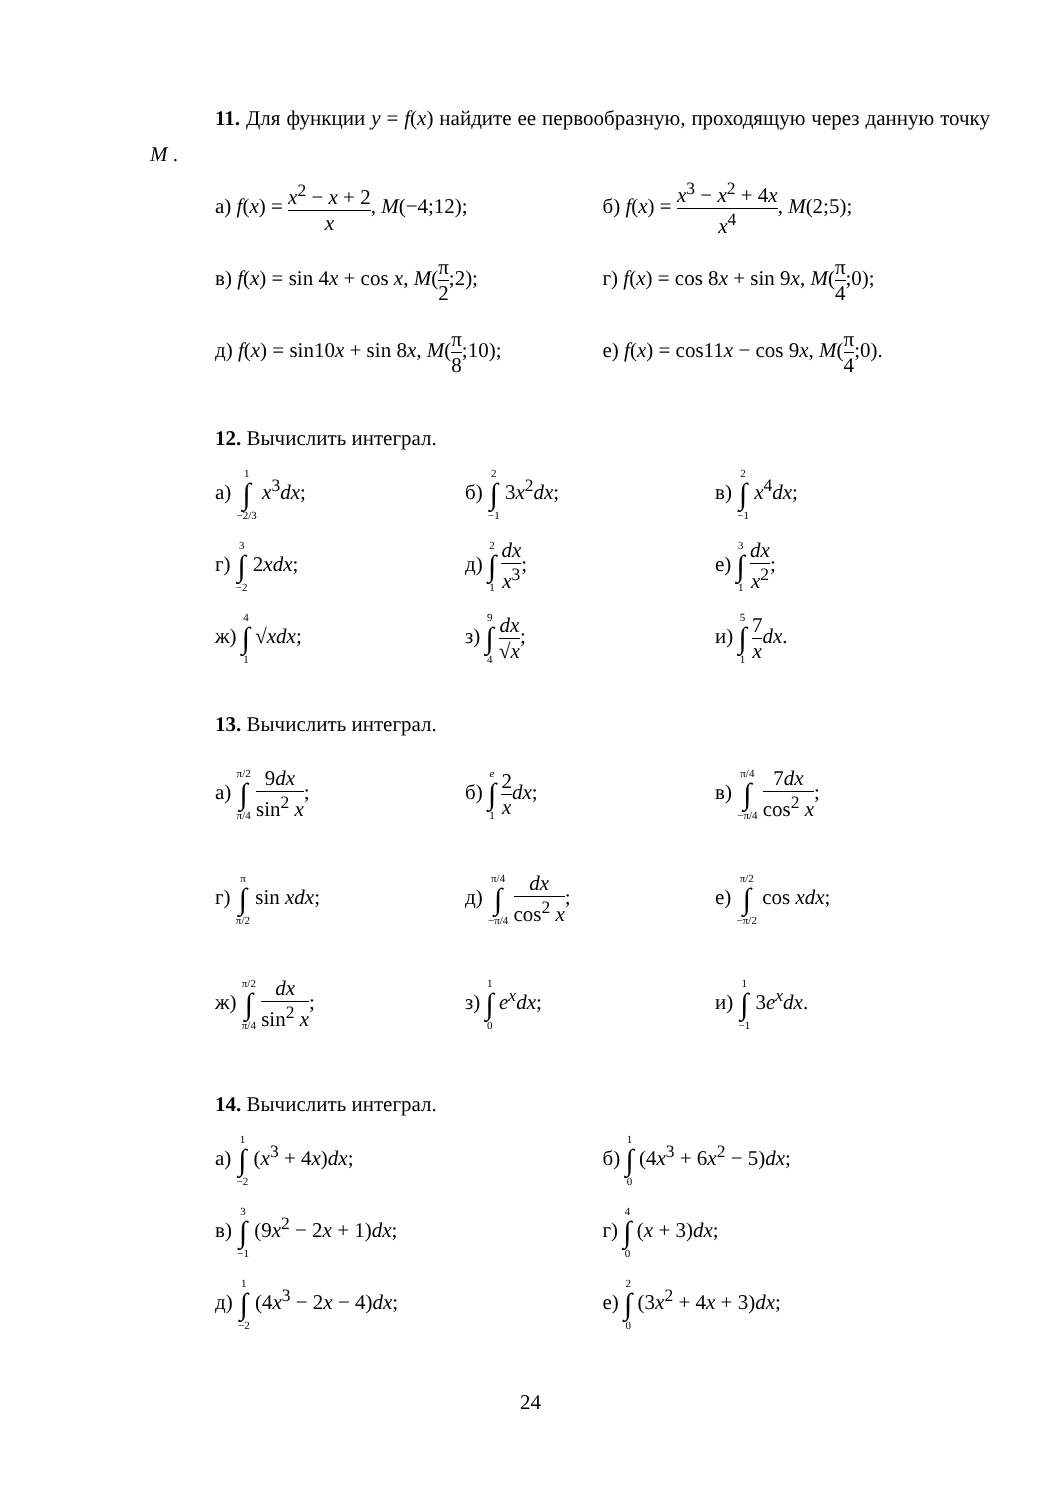11. Для функции y = f(x) найдите ее первообразную, проходящую через данную точку M .
а) f(x) = x<sup>2</sup> − x + 2 x, M(−4;12);
б) f(x) = x<sup>3</sup> − x<sup>2</sup> + 4x x<sup>4</sup>, M(2;5);
в) f(x) = sin 4x + cos x, M(π 2;2);
г) f(x) = cos 8x + sin 9x, M(π 4;0);
д) f(x) = sin10x + sin 8x, M(π 8;10);
е) f(x) = cos11x − cos 9x, M(π 4;0).
12. Вычислить интеграл.
а) 1 ∫ −2/3 x<sup>3</sup>dx; б) 2 ∫ −1 3x<sup>2</sup>dx; в) 2 ∫ −1 x<sup>4</sup>dx;
г) 3 ∫ −2 2xdx; д) 2 ∫ 1 dx x<sup>3</sup>; е) 3 ∫ 1 dx x<sup>2</sup>;
ж) 4 ∫ 1 √xdx; з) 9 ∫ 4 dx √x; и) 5 ∫ 1 7 x dx.
13. Вычислить интеграл.
а) π/2 ∫ π/4 9dx sin<sup>2</sup> x; б) e ∫ 1 2 x dx; в) π/4 ∫ −π/4 7dx cos<sup>2</sup> x;
г) π ∫ π/2 sin xdx; д) π/4 ∫ −π/4 dx cos<sup>2</sup> x; е) π/2 ∫ −π/2 cos xdx;
ж) π/2 ∫ π/4 dx sin<sup>2</sup> x; з) 1 ∫ 0 e<sup>x</sup>dx; и) 1 ∫ −1 3e<sup>x</sup>dx.
14. Вычислить интеграл.
а) 1 ∫ −2 (x<sup>3</sup> + 4x)dx; б) 1 ∫ 0 (4x<sup>3</sup> + 6x<sup>2</sup> − 5)dx;
в) 3 ∫ −1 (9x<sup>2</sup> − 2x + 1)dx; г) 4 ∫ 0 (x + 3)dx;
д) 1 ∫ −2 (4x<sup>3</sup> − 2x − 4)dx; е) 2 ∫ 0 (3x<sup>2</sup> + 4x + 3)dx;
24